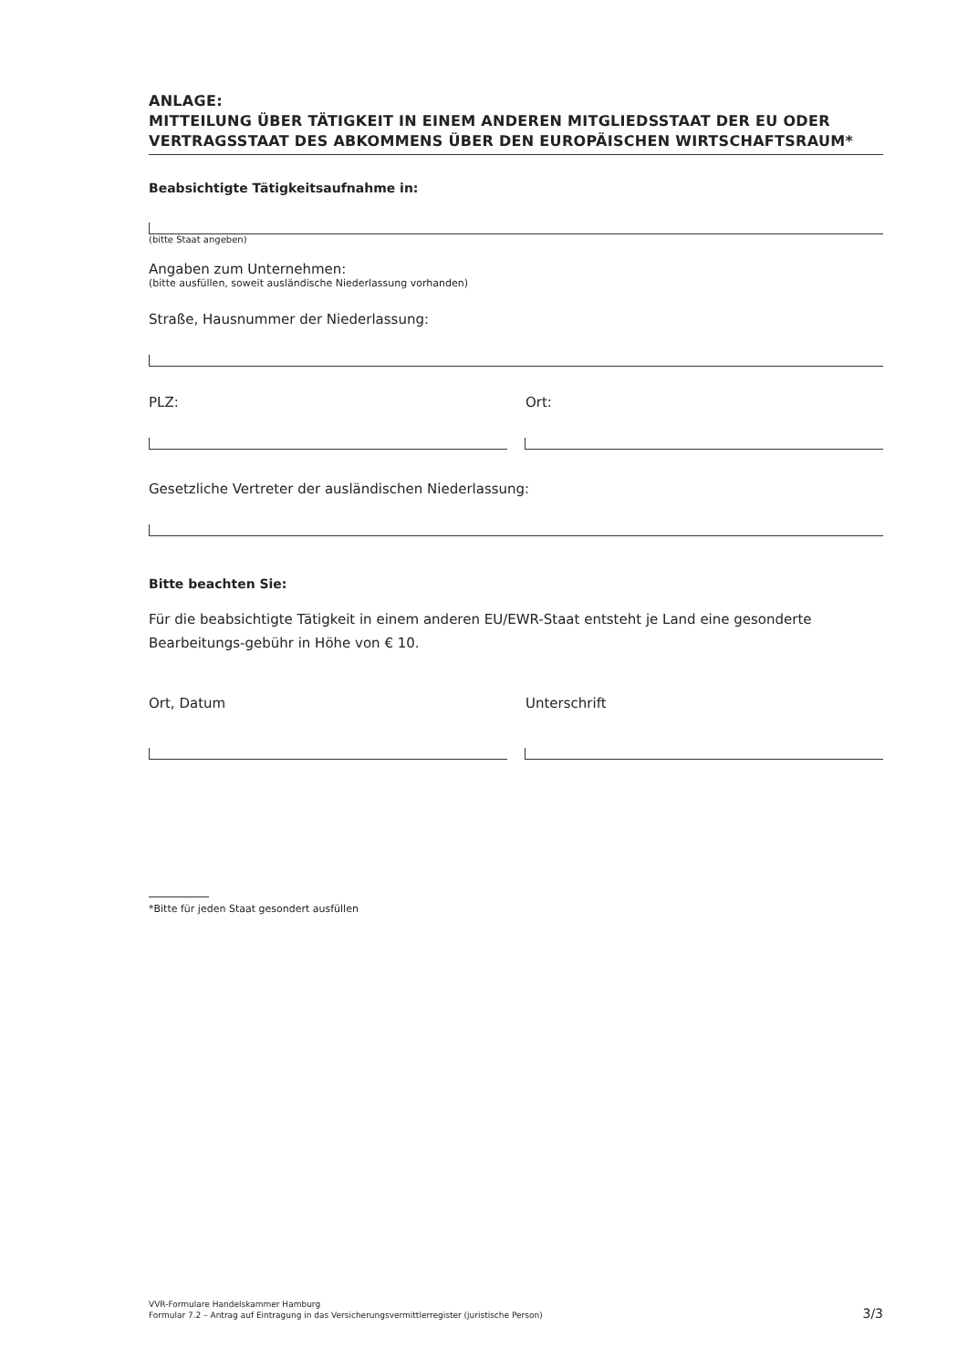ANLAGE:
MITTEILUNG ÜBER TÄTIGKEIT IN EINEM ANDEREN MITGLIEDSSTAAT DER EU ODER VERTRAGSSTAAT DES ABKOMMENS ÜBER DEN EUROPÄISCHEN WIRTSCHAFTSRAUM*
Beabsichtigte Tätigkeitsaufnahme in:
(bitte Staat angeben)
Angaben zum Unternehmen:
(bitte ausfüllen, soweit ausländische Niederlassung vorhanden)
Straße, Hausnummer der Niederlassung:
PLZ: Ort:
Gesetzliche Vertreter der ausländischen Niederlassung:
Bitte beachten Sie:
Für die beabsichtigte Tätigkeit in einem anderen EU/EWR-Staat entsteht je Land eine gesonderte Bearbeitungs-gebühr in Höhe von € 10.
Ort, Datum Unterschrift
*Bitte für jeden Staat gesondert ausfüllen
VVR-Formulare Handelskammer Hamburg
Formular 7.2 – Antrag auf Eintragung in das Versicherungsvermittlerregister (juristische Person)
3/3